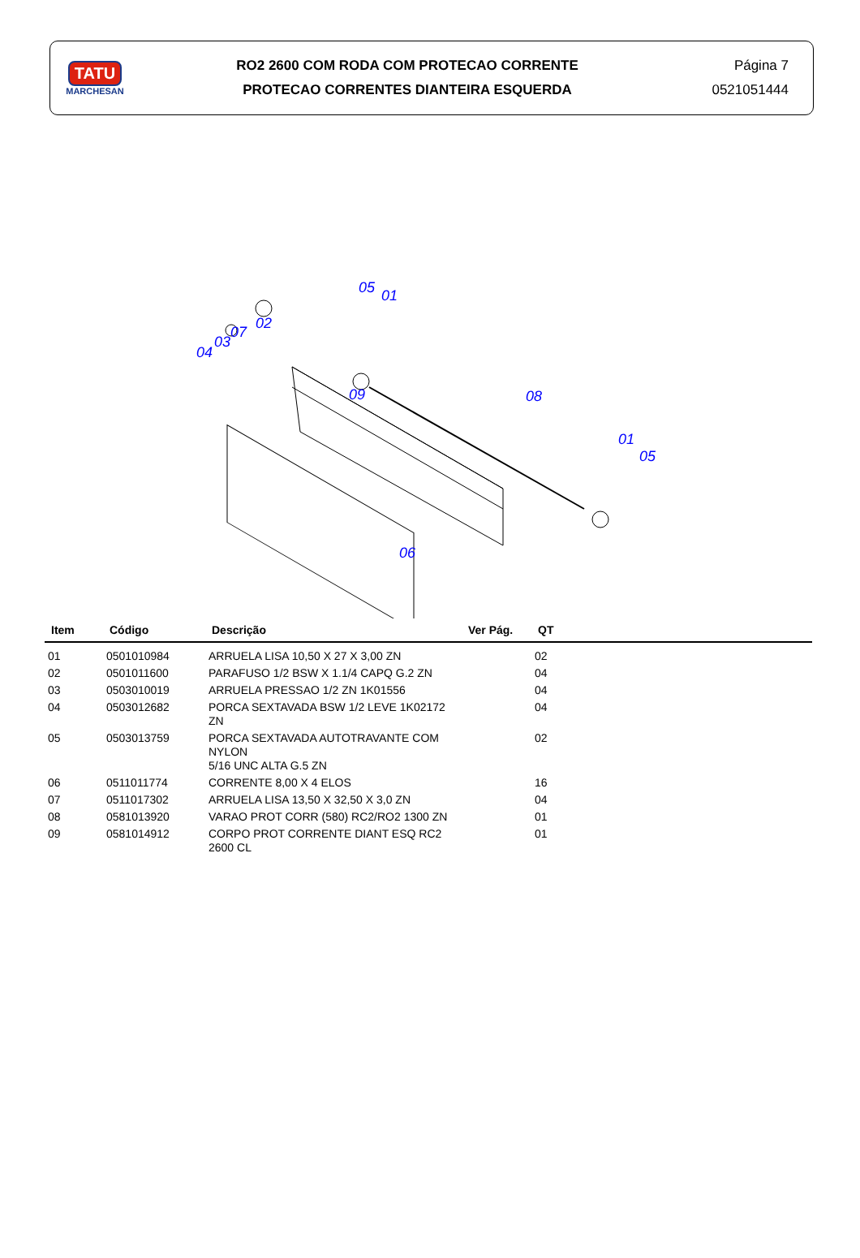TATU
MARCHESAN
RO2 2600 COM RODA COM PROTECAO CORRENTE
PROTECAO CORRENTES DIANTEIRA ESQUERDA
Página 7
0521051444
05
01
02
07
03
04
09
08
01
05
06
| Item | Código | Descrição | Ver Pág. | QT |
| --- | --- | --- | --- | --- |
| 01 | 0501010984 | ARRUELA LISA 10,50 X 27 X 3,00 ZN | | 02 |
| 02 | 0501011600 | PARAFUSO 1/2 BSW X 1.1/4 CAPQ G.2 ZN | | 04 |
| 03 | 0503010019 | ARRUELA PRESSAO 1/2 ZN 1K01556 | | 04 |
| 04 | 0503012682 | PORCA SEXTAVADA BSW 1/2 LEVE 1K02172 ZN | | 04 |
| 05 | 0503013759 | PORCA SEXTAVADA AUTOTRAVANTE COM NYLON 5/16 UNC ALTA G.5 ZN | | 02 |
| 06 | 0511011774 | CORRENTE 8,00 X 4 ELOS | | 16 |
| 07 | 0511017302 | ARRUELA LISA 13,50 X 32,50 X 3,0 ZN | | 04 |
| 08 | 0581013920 | VARAO PROT CORR (580) RC2/RO2 1300 ZN | | 01 |
| 09 | 0581014912 | CORPO PROT CORRENTE DIANT ESQ RC2 2600 CL | | 01 |